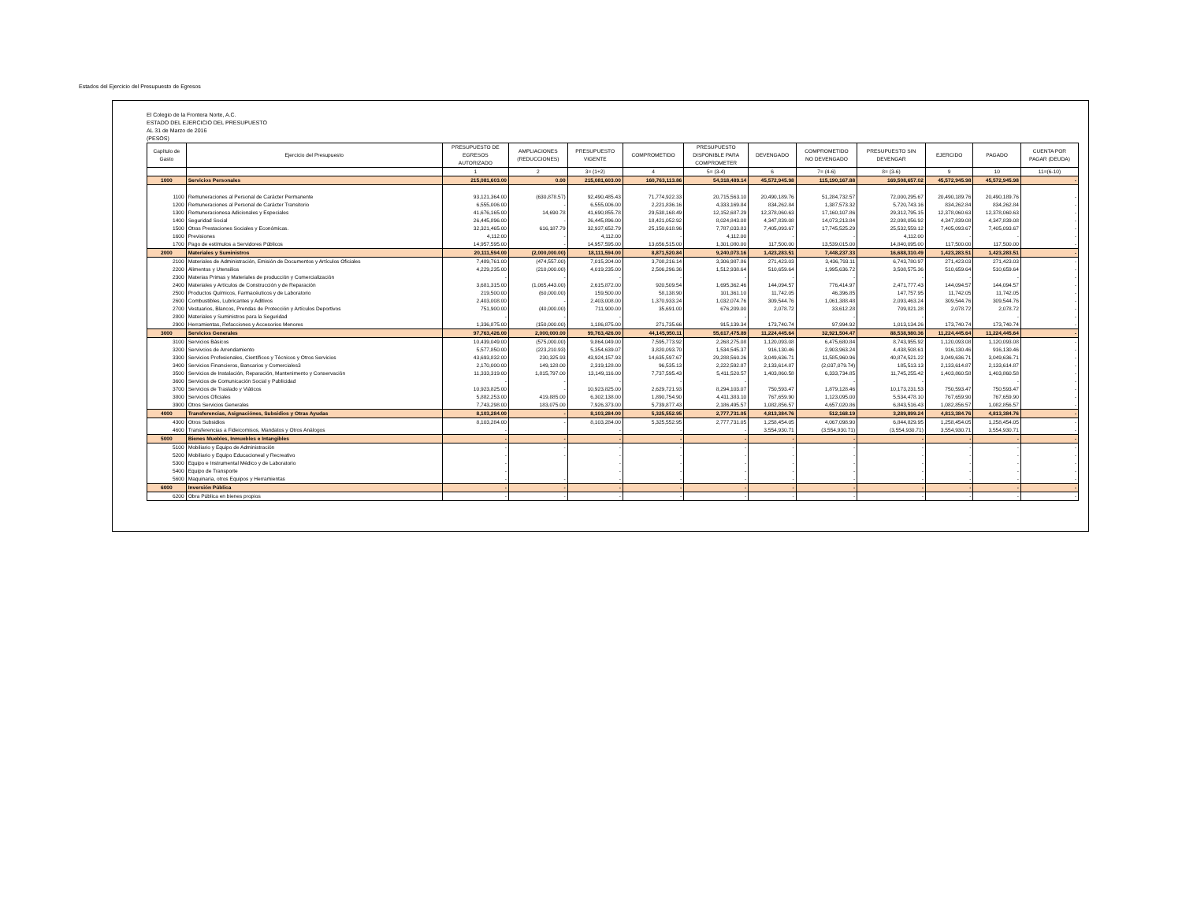Estados del Ejercicio del Presupuesto de Egresos
El Colegio de la Frontera Norte, A.C.
ESTADO DEL EJERCICIO DEL PRESUPUESTO
AL 31 de Marzo de 2016
(PESOS)
| Capítulo de Gasto | Ejercicio del Presupuesto | PRESUPUESTO DE EGRESOS AUTORIZADO | AMPLIACIONES (REDUCCIONES) | PRESUPUESTO VIGENTE | COMPROMETIDO | PRESUPUESTO DISPONIBLE PARA COMPROMETER | DEVENGADO | COMPROMETIDO NO DEVENGADO | PRESUPUESTO SIN DEVENGAR | EJERCIDO | PAGADO | CUENTA POR PAGAR (DEUDA) |
| --- | --- | --- | --- | --- | --- | --- | --- | --- | --- | --- | --- | --- |
| | | 1 | 2 | 3= (1+2) | 4 | 5= (3-4) | 6 | 7= (4-6) | 8= (3-6) | 9 | 10 | 11=(6-10) |
| 1000 | Servicios Personales | 215,081,603.00 | 0.00 | 215,081,603.00 | 160,763,113.86 | 54,318,489.14 | 45,572,945.98 | 115,190,167.88 | 169,508,657.02 | 45,572,945.98 | 45,572,945.98 | - |
| 1100 | Remuneraciones al Personal de Carácter Permanente | 93,121,364.00 | (630,878.57) | 92,490,485.43 | 71,774,922.33 | 20,715,563.10 | 20,490,189.76 | 51,284,732.57 | 72,000,295.67 | 20,490,189.76 | 20,490,189.76 | - |
| 1200 | Remuneraciones al Personal de Carácter Transitorio | 6,555,006.00 | - | 6,555,006.00 | 2,221,836.16 | 4,333,169.84 | 834,262.84 | 1,387,573.32 | 5,720,743.16 | 834,262.84 | 834,262.84 | - |
| 1300 | Remuneracionesa Adicionales y Especiales | 41,676,165.00 | 14,690.78 | 41,690,855.78 | 29,538,168.49 | 12,152,687.29 | 12,378,060.63 | 17,160,107.86 | 29,312,795.15 | 12,378,060.63 | 12,378,060.63 | - |
| 1400 | Seguridad Social | 26,445,896.00 | - | 26,445,896.00 | 18,421,052.92 | 8,024,843.08 | 4,347,839.08 | 14,073,213.84 | 22,098,056.92 | 4,347,839.08 | 4,347,839.08 | - |
| 1500 | Otras Prestaciones Sociales y Económicas. | 32,321,465.00 | 616,187.79 | 32,937,652.79 | 25,150,618.96 | 7,787,033.83 | 7,405,093.67 | 17,745,525.29 | 25,532,559.12 | 7,405,093.67 | 7,405,093.67 | - |
| 1600 | Previsiones | 4,112.00 | - | 4,112.00 | - | 4,112.00 | - | - | 4,112.00 | - | - | - |
| 1700 | Pago de estímulos a Servidores Públicos | 14,957,595.00 | - | 14,957,595.00 | 13,656,515.00 | 1,301,080.00 | 117,500.00 | 13,539,015.00 | 14,840,095.00 | 117,500.00 | 117,500.00 | - |
| 2000 | Materiales y Suministros | 20,111,594.00 | (2,000,000.00) | 18,111,594.00 | 8,871,520.84 | 9,240,073.16 | 1,423,283.51 | 7,448,237.33 | 16,688,310.49 | 1,423,283.51 | 1,423,283.51 | - |
| 2100 | Materiales de Administración, Emisión de Documentos y Artículos Oficiales | 7,489,761.00 | (474,557.00) | 7,015,204.00 | 3,708,216.14 | 3,306,987.86 | 271,423.03 | 3,436,793.11 | 6,743,780.97 | 271,423.03 | 271,423.03 | - |
| 2200 | Alimentos y Utensilios | 4,229,235.00 | (210,000.00) | 4,019,235.00 | 2,506,296.36 | 1,512,938.64 | 510,659.64 | 1,995,636.72 | 3,508,575.36 | 510,659.64 | 510,659.64 | - |
| 2300 | Materias Primas y Materiales de producción y Comercialización | - | - | - | - | - | - | - | - | - | - | - |
| 2400 | Materiales y Artículos de Construcción y de Reparación | 3,681,315.00 | (1,065,443.00) | 2,615,872.00 | 920,509.54 | 1,695,362.46 | 144,094.57 | 776,414.97 | 2,471,777.43 | 144,094.57 | 144,094.57 | - |
| 2500 | Productos Químicos, Farmacéuticos y de Laboratorio | 219,500.00 | (60,000.00) | 159,500.00 | 58,138.90 | 101,361.10 | 11,742.05 | 46,396.85 | 147,757.95 | 11,742.05 | 11,742.05 | - |
| 2600 | Combustibles, Lubricantes y Aditivos | 2,403,008.00 | - | 2,403,008.00 | 1,370,933.24 | 1,032,074.76 | 309,544.76 | 1,061,388.48 | 2,093,463.24 | 309,544.76 | 309,544.76 | - |
| 2700 | Vestuarios, Blancos, Prendas de Protección y Artículos Deportivos | 751,900.00 | (40,000.00) | 711,900.00 | 35,691.00 | 676,209.00 | 2,078.72 | 33,612.28 | 709,821.28 | 2,078.72 | 2,078.72 | - |
| 2800 | Materiales y Suministros para la Seguridad | - | - | - | | - | | - | - | | - | - |
| 2900 | Herramientas, Refacciones y Accesorios Menores | 1,336,875.00 | (150,000.00) | 1,186,875.00 | 271,735.66 | 915,139.34 | 173,740.74 | 97,994.92 | 1,013,134.26 | 173,740.74 | 173,740.74 | - |
| 3000 | Servicios Generales | 97,763,426.00 | 2,000,000.00 | 99,763,426.00 | 44,145,950.11 | 55,617,475.89 | 11,224,445.64 | 32,921,504.47 | 88,538,980.36 | 11,224,445.64 | 11,224,445.64 | - |
| 3100 | Servicios Básicos | 10,439,049.00 | (575,000.00) | 9,864,049.00 | 7,595,773.92 | 2,268,275.08 | 1,120,093.08 | 6,475,680.84 | 8,743,955.92 | 1,120,093.08 | 1,120,093.08 | - |
| 3200 | Servivcios de Arrendamiento | 5,577,850.00 | (223,210.93) | 5,354,639.07 | 3,820,093.70 | 1,534,545.37 | 916,130.46 | 2,903,963.24 | 4,438,508.61 | 916,130.46 | 916,130.46 | - |
| 3300 | Servicios Profesionales, Científicos y Técnicos y Otros Servicios | 43,693,832.00 | 230,325.93 | 43,924,157.93 | 14,635,597.67 | 29,288,560.26 | 3,049,636.71 | 11,585,960.96 | 40,874,521.22 | 3,049,636.71 | 3,049,636.71 | - |
| 3400 | Servicios Financieros, Bancarios y Comerciales3 | 2,170,000.00 | 149,128.00 | 2,319,128.00 | 96,535.13 | 2,222,592.87 | 2,133,614.87 | (2,037,079.74) | 185,513.13 | 2,133,614.87 | 2,133,614.87 | - |
| 3500 | Servicios de Instalación, Reparación, Mantenimento y Conservación | 11,333,319.00 | 1,815,797.00 | 13,149,116.00 | 7,737,595.43 | 5,411,520.57 | 1,403,860.58 | 6,333,734.85 | 11,745,255.42 | 1,403,860.58 | 1,403,860.58 | - |
| 3600 | Servicios de Comunicación Social y Publicidad | - | - | - | - | - | | - | - | | - | - |
| 3700 | Servicios de Traslado y Viáticos | 10,923,825.00 | - | 10,923,825.00 | 2,629,721.93 | 8,294,103.07 | 750,593.47 | 1,879,128.46 | 10,173,231.53 | 750,593.47 | 750,593.47 | - |
| 3800 | Servicios Oficiales | 5,882,253.00 | 419,885.00 | 6,302,138.00 | 1,890,754.90 | 4,411,383.10 | 767,659.90 | 1,123,095.00 | 5,534,478.10 | 767,659.90 | 767,659.90 | - |
| 3900 | Otros Servicios Generales | 7,743,298.00 | 183,075.00 | 7,926,373.00 | 5,739,877.43 | 2,186,495.57 | 1,082,856.57 | 4,657,020.86 | 6,843,516.43 | 1,082,856.57 | 1,082,856.57 | - |
| 4000 | Transferencias, Asignaciónes, Subsidios y Otras Ayudas | 8,103,284.00 | - | 8,103,284.00 | 5,325,552.95 | 2,777,731.05 | 4,813,384.76 | 512,168.19 | 3,289,899.24 | 4,813,384.76 | 4,813,384.76 | - |
| 4300 | Otros Subsidios | 8,103,284.00 | - | 8,103,284.00 | 5,325,552.95 | 2,777,731.05 | 1,258,454.05 | 4,067,098.90 | 6,844,829.95 | 1,258,454.05 | 1,258,454.05 | - |
| 4600 | Transferencias a Fideicomisos, Mandatos y Otros Análogos | - | | - | - | - | 3,554,930.71 | (3,554,930.71) | (3,554,930.71) | 3,554,930.71 | 3,554,930.71 | - |
| 5000 | Bienes Muebles, Inmuebles e Intangibles | - | - | - | - | - | - | - | - | - | - | - |
| 5100 | Mobiliario y Equipo de Administración | - | - | - | - | - | - | - | - | - | - | - |
| 5200 | Mobiliario y Equipo Educacioneal y Recreativo | - | - | - | - | - | - | - | - | - | - | - |
| 5300 | Equipo e Instrumental Médico y de Laboratorio | - | | - | - | - | - | - | - | - | - | - |
| 5400 | Equipo de Transporte | - | | - | - | - | - | - | - | - | - | - |
| 5600 | Maquinaria, otros Equipos y Herramientas | - | - | - | - | - | - | - | - | - | - | - |
| 6000 | Inversión Pública | - | - | - | - | - | - | - | - | - | - | - |
| 6200 | Obra Pública en bienes propios | - | - | - | - | - | - | - | - | - | - | - |